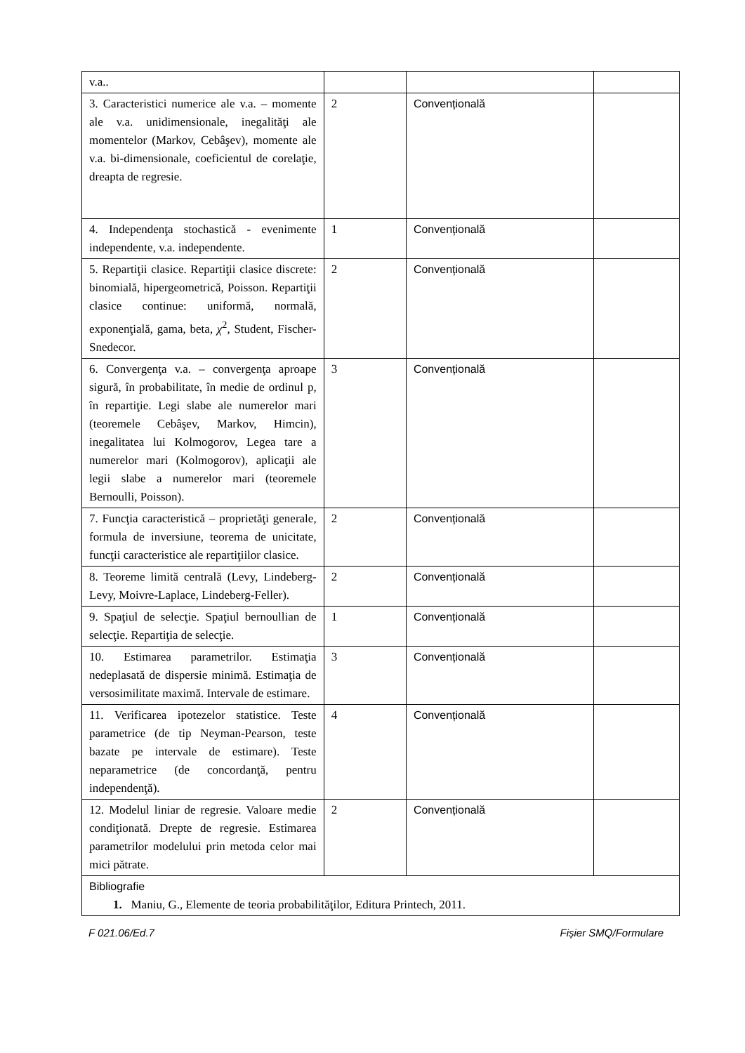| v.a.. | | | |
| 3. Caracteristici numerice ale v.a. – momente ale v.a. unidimensionale, inegalităţi ale momentelor (Markov, Cebâşev), momente ale v.a. bi-dimensionale, coeficientul de corelaţie, dreapta de regresie. | 2 | Convențională | |
| 4. Independenţa stochastică - evenimente independente, v.a. independente. | 1 | Convențională | |
| 5. Repartiţii clasice. Repartiţii clasice discrete: binomială, hipergeometrică, Poisson. Repartiţii clasice continue: uniformă, normală, exponenţială, gama, beta, χ<sup>2</sup>, Student, Fischer-Snedecor. | 2 | Convențională | |
| 6. Convergenţa v.a. – convergenţa aproape sigură, în probabilitate, în medie de ordinul p, în repartiţie. Legi slabe ale numerelor mari (teoremele Cebâşev, Markov, Himcin), inegalitatea lui Kolmogorov, Legea tare a numerelor mari (Kolmogorov), aplicaţii ale legii slabe a numerelor mari (teoremele Bernoulli, Poisson). | 3 | Convențională | |
| 7. Funcţia caracteristică – proprietăţi generale, formula de inversiune, teorema de unicitate, funcţii caracteristice ale repartiţiilor clasice. | 2 | Convențională | |
| 8. Teoreme limită centrală (Levy, Lindeberg-Levy, Moivre-Laplace, Lindeberg-Feller). | 2 | Convențională | |
| 9. Spaţiul de selecţie. Spaţiul bernoullian de selecţie. Repartiţia de selecţie. | 1 | Convențională | |
| 10. Estimarea parametrilor. Estimaţia nedeplasată de dispersie minimă. Estimaţia de versosimilitate maximă. Intervale de estimare. | 3 | Convențională | |
| 11. Verificarea ipotezelor statistice. Teste parametrice (de tip Neyman-Pearson, teste bazate pe intervale de estimare). Teste neparametrice (de concordanţă, pentru independenţă). | 4 | Convențională | |
| 12. Modelul liniar de regresie. Valoare medie condiţionată. Drepte de regresie. Estimarea parametrilor modelului prin metoda celor mai mici pătrate. | 2 | Convențională | |
| Bibliografie 1. Maniu, G., Elemente de teoria probabilităţilor, Editura Printech, 2011. | | | |
F 021.06/Ed.7 Fișier SMQ/Formulare